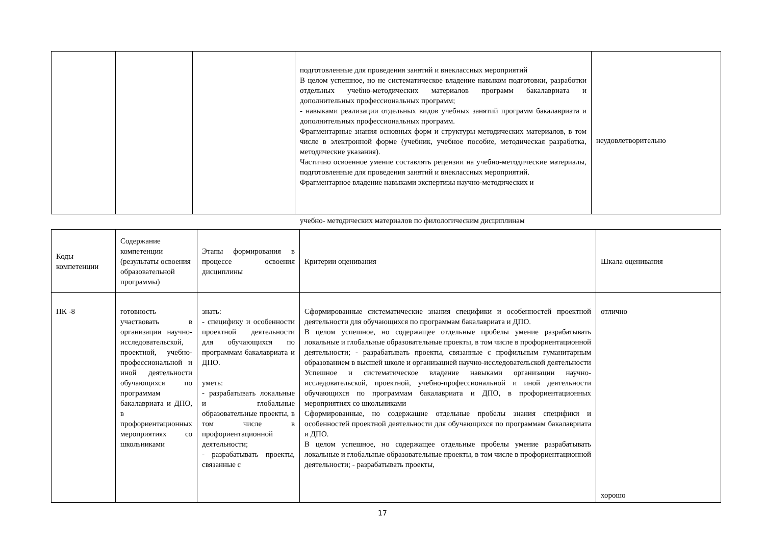| | | | подготовленные для проведения занятий и внеклассных мероприятий В целом успешное, но не систематическое владение навыком подготовки, разработки отдельных учебно-методических материалов программ бакалавриата и дополнительных профессиональных программ; - навыками реализации отдельных видов учебных занятий программ бакалавриата и дополнительных профессиональных программ. Фрагментарные знания основных форм и структуры методических материалов, в том числе в электронной форме (учебник, учебное пособие, методическая разработка, методические указания). Частично освоенное умение составлять рецензии на учебно-методические материалы, подготовленные для проведения занятий и внеклассных мероприятий. Фрагментарное владение навыками экспертизы научно-методических и | неудовлетворительно |
учебно- методических материалов по филологическим дисциплинам
| Коды компетенции | Содержание компетенции (результаты освоения образовательной программы) | Этапы формирования в процессе освоения дисциплины | Критерии оценивания | Шкала оценивания |
| --- | --- | --- | --- | --- |
| ПК -8 | готовность участвовать в организации научно-исследовательской, проектной, учебно-профессиональной и иной деятельности обучающихся по программам бакалавриата и ДПО, в профориентационных мероприятиях со школьниками | знать: - специфику и особенности проектной деятельности для обучающихся по программам бакалавриата и ДПО. уметь: - разрабатывать локальные и глобальные образовательные проекты, в том числе в профориентационной деятельности; - разрабатывать проекты, связанные с | Сформированные систематические знания специфики и особенностей проектной деятельности для обучающихся по программам бакалавриата и ДПО. В целом успешное, но содержащее отдельные пробелы умение разрабатывать локальные и глобальные образовательные проекты, в том числе в профориентационной деятельности; - разрабатывать проекты, связанные с профильным гуманитарным образованием в высшей школе и организацией научно-исследовательской деятельности Успешное и систематическое владение навыками организации научно-исследовательской, проектной, учебно-профессиональной и иной деятельности обучающихся по программам бакалавриата и ДПО, в профориентационных мероприятиях со школьниками Сформированные, но содержащие отдельные пробелы знания специфики и особенностей проектной деятельности для обучающихся по программам бакалавриата и ДПО. В целом успешное, но содержащее отдельные пробелы умение разрабатывать локальные и глобальные образовательные проекты, в том числе в профориентационной деятельности; - разрабатывать проекты, | отлично хорошо |
17